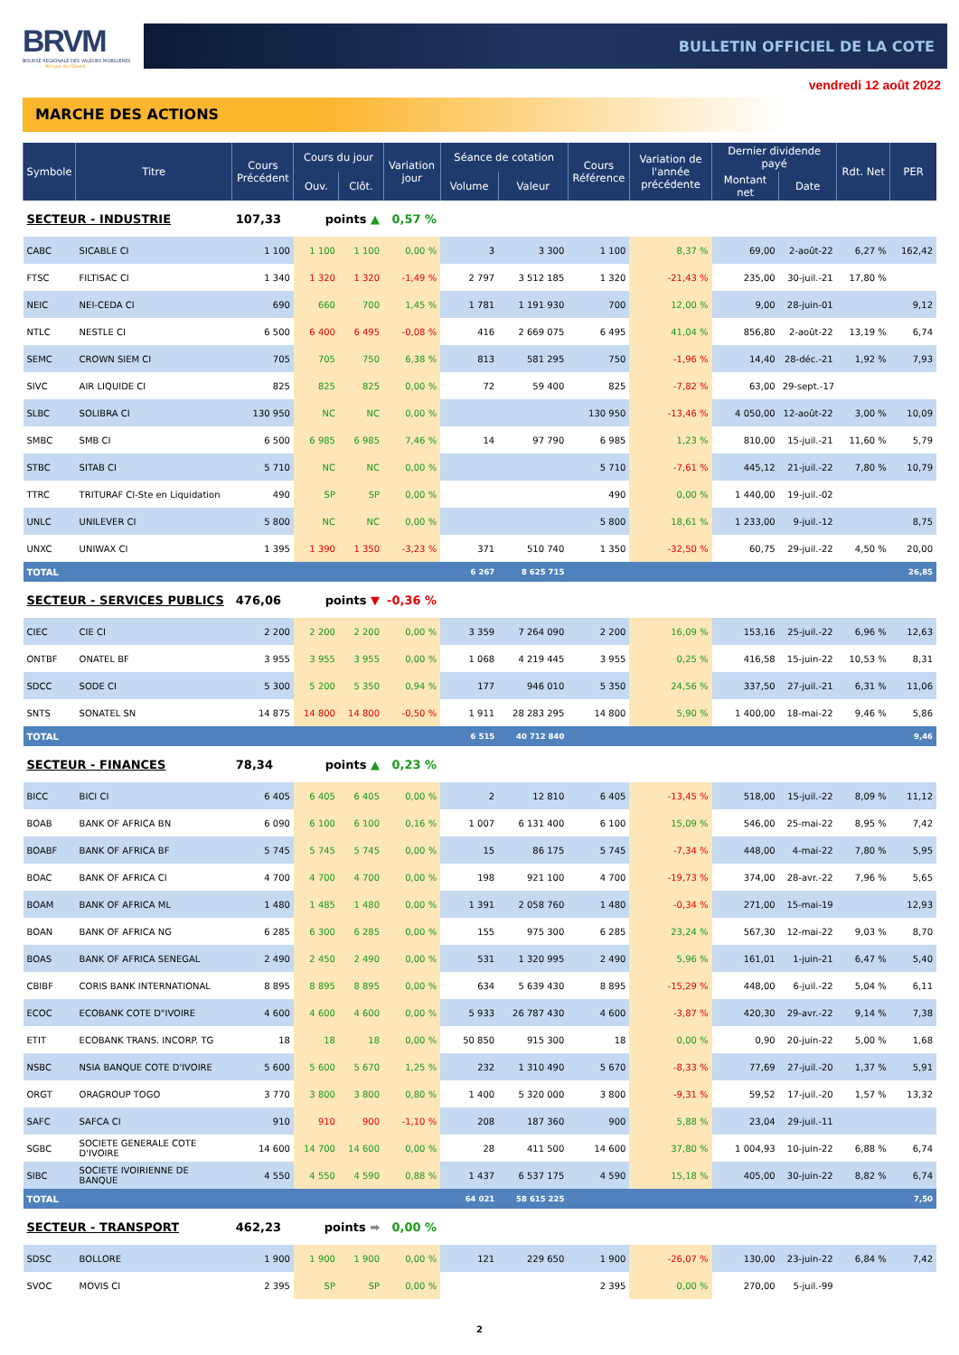BRVM
BOURSE REGIONALE DES VALEURS MOBILIERES
Afrique de l'Ouest
BULLETIN OFFICIEL DE LA COTE
vendredi 12 août 2022
MARCHE DES ACTIONS
| Symbole | Titre | Cours Précédent | Cours du jour | | Variation jour | Séance de cotation | | Cours Référence | Variation de l'année précédente | Dernier dividende payé | | Rdt. Net | PER |
| --- | --- | --- | --- | --- | --- | --- | --- | --- | --- | --- | --- | --- | --- |
| | | | Ouv. | Clôt. | | Volume | Valeur | | | Montant net | Date | | |
| SECTEUR - INDUSTRIE | | 107,33 | points ▲ | | 0,57 % | | | | | | | | |
| CABC | SICABLE CI | 1 100 | 1 100 | 1 100 | 0,00 % | 3 | 3 300 | 1 100 | 8,37 % | 69,00 | 2-août-22 | 6,27 % | 162,42 |
| FTSC | FILTISAC CI | 1 340 | 1 320 | 1 320 | -1,49 % | 2 797 | 3 512 185 | 1 320 | -21,43 % | 235,00 | 30-juil.-21 | 17,80 % | |
| NEIC | NEI-CEDA CI | 690 | 660 | 700 | 1,45 % | 1 781 | 1 191 930 | 700 | 12,00 % | 9,00 | 28-juin-01 | | 9,12 |
| NTLC | NESTLE CI | 6 500 | 6 400 | 6 495 | -0,08 % | 416 | 2 669 075 | 6 495 | 41,04 % | 856,80 | 2-août-22 | 13,19 % | 6,74 |
| SEMC | CROWN SIEM CI | 705 | 705 | 750 | 6,38 % | 813 | 581 295 | 750 | -1,96 % | 14,40 | 28-déc.-21 | 1,92 % | 7,93 |
| SIVC | AIR LIQUIDE CI | 825 | 825 | 825 | 0,00 % | 72 | 59 400 | 825 | -7,82 % | 63,00 | 29-sept.-17 | | |
| SLBC | SOLIBRA CI | 130 950 | NC | NC | 0,00 % | | | 130 950 | -13,46 % | 4 050,00 | 12-août-22 | 3,00 % | 10,09 |
| SMBC | SMB CI | 6 500 | 6 985 | 6 985 | 7,46 % | 14 | 97 790 | 6 985 | 1,23 % | 810,00 | 15-juil.-21 | 11,60 % | 5,79 |
| STBC | SITAB CI | 5 710 | NC | NC | 0,00 % | | | 5 710 | -7,61 % | 445,12 | 21-juil.-22 | 7,80 % | 10,79 |
| TTRC | TRITURAF CI-Ste en Liquidation | 490 | SP | SP | 0,00 % | | | 490 | 0,00 % | 1 440,00 | 19-juil.-02 | | |
| UNLC | UNILEVER CI | 5 800 | NC | NC | 0,00 % | | | 5 800 | 18,61 % | 1 233,00 | 9-juil.-12 | | 8,75 |
| UNXC | UNIWAX CI | 1 395 | 1 390 | 1 350 | -3,23 % | 371 | 510 740 | 1 350 | -32,50 % | 60,75 | 29-juil.-22 | 4,50 % | 20,00 |
| TOTAL | | | | | | 6 267 | 8 625 715 | | | | | | 26,85 |
| SECTEUR - SERVICES PUBLICS | | 476,06 | points ▼ | | -0,36 % | | | | | | | | |
| CIEC | CIE CI | 2 200 | 2 200 | 2 200 | 0,00 % | 3 359 | 7 264 090 | 2 200 | 16,09 % | 153,16 | 25-juil.-22 | 6,96 % | 12,63 |
| ONTBF | ONATEL BF | 3 955 | 3 955 | 3 955 | 0,00 % | 1 068 | 4 219 445 | 3 955 | 0,25 % | 416,58 | 15-juin-22 | 10,53 % | 8,31 |
| SDCC | SODE CI | 5 300 | 5 200 | 5 350 | 0,94 % | 177 | 946 010 | 5 350 | 24,56 % | 337,50 | 27-juil.-21 | 6,31 % | 11,06 |
| SNTS | SONATEL SN | 14 875 | 14 800 | 14 800 | -0,50 % | 1 911 | 28 283 295 | 14 800 | 5,90 % | 1 400,00 | 18-mai-22 | 9,46 % | 5,86 |
| TOTAL | | | | | | 6 515 | 40 712 840 | | | | | | 9,46 |
| SECTEUR - FINANCES | | 78,34 | points ▲ | | 0,23 % | | | | | | | | |
| BICC | BICI CI | 6 405 | 6 405 | 6 405 | 0,00 % | 2 | 12 810 | 6 405 | -13,45 % | 518,00 | 15-juil.-22 | 8,09 % | 11,12 |
| BOAB | BANK OF AFRICA BN | 6 090 | 6 100 | 6 100 | 0,16 % | 1 007 | 6 131 400 | 6 100 | 15,09 % | 546,00 | 25-mai-22 | 8,95 % | 7,42 |
| BOABF | BANK OF AFRICA BF | 5 745 | 5 745 | 5 745 | 0,00 % | 15 | 86 175 | 5 745 | -7,34 % | 448,00 | 4-mai-22 | 7,80 % | 5,95 |
| BOAC | BANK OF AFRICA CI | 4 700 | 4 700 | 4 700 | 0,00 % | 198 | 921 100 | 4 700 | -19,73 % | 374,00 | 28-avr.-22 | 7,96 % | 5,65 |
| BOAM | BANK OF AFRICA ML | 1 480 | 1 485 | 1 480 | 0,00 % | 1 391 | 2 058 760 | 1 480 | -0,34 % | 271,00 | 15-mai-19 | | 12,93 |
| BOAN | BANK OF AFRICA NG | 6 285 | 6 300 | 6 285 | 0,00 % | 155 | 975 300 | 6 285 | 23,24 % | 567,30 | 12-mai-22 | 9,03 % | 8,70 |
| BOAS | BANK OF AFRICA SENEGAL | 2 490 | 2 450 | 2 490 | 0,00 % | 531 | 1 320 995 | 2 490 | 5,96 % | 161,01 | 1-juin-21 | 6,47 % | 5,40 |
| CBIBF | CORIS BANK INTERNATIONAL | 8 895 | 8 895 | 8 895 | 0,00 % | 634 | 5 639 430 | 8 895 | -15,29 % | 448,00 | 6-juil.-22 | 5,04 % | 6,11 |
| ECOC | ECOBANK COTE D"IVOIRE | 4 600 | 4 600 | 4 600 | 0,00 % | 5 933 | 26 787 430 | 4 600 | -3,87 % | 420,30 | 29-avr.-22 | 9,14 % | 7,38 |
| ETIT | ECOBANK TRANS. INCORP. TG | 18 | 18 | 18 | 0,00 % | 50 850 | 915 300 | 18 | 0,00 % | 0,90 | 20-juin-22 | 5,00 % | 1,68 |
| NSBC | NSIA BANQUE COTE D'IVOIRE | 5 600 | 5 600 | 5 670 | 1,25 % | 232 | 1 310 490 | 5 670 | -8,33 % | 77,69 | 27-juil.-20 | 1,37 % | 5,91 |
| ORGT | ORAGROUP TOGO | 3 770 | 3 800 | 3 800 | 0,80 % | 1 400 | 5 320 000 | 3 800 | -9,31 % | 59,52 | 17-juil.-20 | 1,57 % | 13,32 |
| SAFC | SAFCA CI | 910 | 910 | 900 | -1,10 % | 208 | 187 360 | 900 | 5,88 % | 23,04 | 29-juil.-11 | | |
| SGBC | SOCIETE GENERALE COTE D'IVOIRE | 14 600 | 14 700 | 14 600 | 0,00 % | 28 | 411 500 | 14 600 | 37,80 % | 1 004,93 | 10-juin-22 | 6,88 % | 6,74 |
| SIBC | SOCIETE IVOIRIENNE DE BANQUE | 4 550 | 4 550 | 4 590 | 0,88 % | 1 437 | 6 537 175 | 4 590 | 15,18 % | 405,00 | 30-juin-22 | 8,82 % | 6,74 |
| TOTAL | | | | | | 64 021 | 58 615 225 | | | | | | 7,50 |
| SECTEUR - TRANSPORT | | 462,23 | points ➡ | | 0,00 % | | | | | | | | |
| SDSC | BOLLORE | 1 900 | 1 900 | 1 900 | 0,00 % | 121 | 229 650 | 1 900 | -26,07 % | 130,00 | 23-juin-22 | 6,84 % | 7,42 |
| SVOC | MOVIS CI | 2 395 | SP | SP | 0,00 % | | | 2 395 | 0,00 % | 270,00 | 5-juil.-99 | | |
2